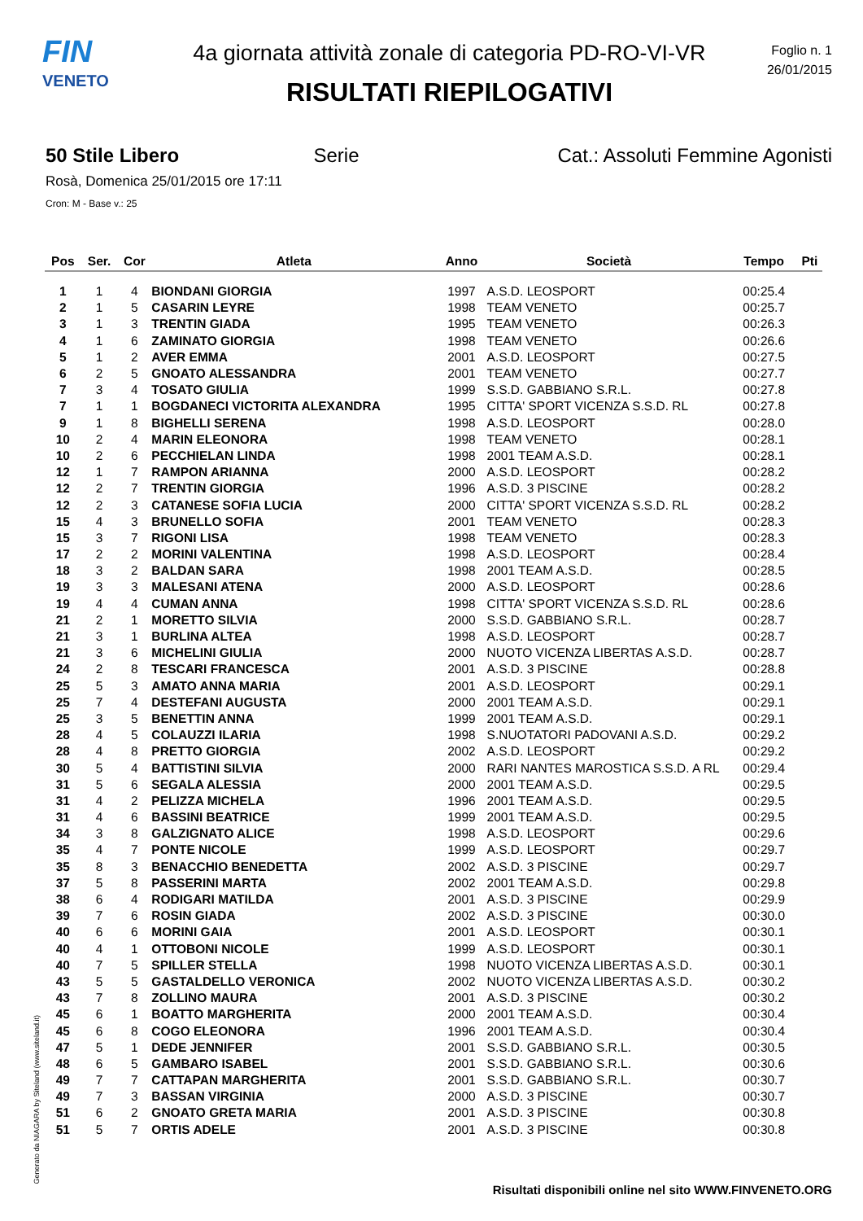FIN
VENETO
4a giornata attività zonale di categoria PD-RO-VI-VR
RISULTATI RIEPILOGATIVI
Foglio n. 1
26/01/2015
50 Stile Libero Serie Cat.: Assoluti Femmine Agonisti
Rosà, Domenica 25/01/2015 ore 17:11
Cron: M - Base v.: 25
| Pos | Ser. | Cor | Atleta | Anno | Società | Tempo | Pti |
| --- | --- | --- | --- | --- | --- | --- | --- |
| 1 | 1 | 4 | BIONDANI GIORGIA | 1997 | A.S.D. LEOSPORT | 00:25.4 | |
| 2 | 1 | 5 | CASARIN LEYRE | 1998 | TEAM VENETO | 00:25.7 | |
| 3 | 1 | 3 | TRENTIN GIADA | 1995 | TEAM VENETO | 00:26.3 | |
| 4 | 1 | 6 | ZAMINATO GIORGIA | 1998 | TEAM VENETO | 00:26.6 | |
| 5 | 1 | 2 | AVER EMMA | 2001 | A.S.D. LEOSPORT | 00:27.5 | |
| 6 | 2 | 5 | GNOATO ALESSANDRA | 2001 | TEAM VENETO | 00:27.7 | |
| 7 | 3 | 4 | TOSATO GIULIA | 1999 | S.S.D. GABBIANO S.R.L. | 00:27.8 | |
| 7 | 1 | 1 | BOGDANECI VICTORITA ALEXANDRA | 1995 | CITTA' SPORT VICENZA S.S.D. RL | 00:27.8 | |
| 9 | 1 | 8 | BIGHELLI SERENA | 1998 | A.S.D. LEOSPORT | 00:28.0 | |
| 10 | 2 | 4 | MARIN ELEONORA | 1998 | TEAM VENETO | 00:28.1 | |
| 10 | 2 | 6 | PECCHIELAN LINDA | 1998 | 2001 TEAM A.S.D. | 00:28.1 | |
| 12 | 1 | 7 | RAMPON ARIANNA | 2000 | A.S.D. LEOSPORT | 00:28.2 | |
| 12 | 2 | 7 | TRENTIN GIORGIA | 1996 | A.S.D. 3 PISCINE | 00:28.2 | |
| 12 | 2 | 3 | CATANESE SOFIA LUCIA | 2000 | CITTA' SPORT VICENZA S.S.D. RL | 00:28.2 | |
| 15 | 4 | 3 | BRUNELLO SOFIA | 2001 | TEAM VENETO | 00:28.3 | |
| 15 | 3 | 7 | RIGONI LISA | 1998 | TEAM VENETO | 00:28.3 | |
| 17 | 2 | 2 | MORINI VALENTINA | 1998 | A.S.D. LEOSPORT | 00:28.4 | |
| 18 | 3 | 2 | BALDAN SARA | 1998 | 2001 TEAM A.S.D. | 00:28.5 | |
| 19 | 3 | 3 | MALESANI ATENA | 2000 | A.S.D. LEOSPORT | 00:28.6 | |
| 19 | 4 | 4 | CUMAN ANNA | 1998 | CITTA' SPORT VICENZA S.S.D. RL | 00:28.6 | |
| 21 | 2 | 1 | MORETTO SILVIA | 2000 | S.S.D. GABBIANO S.R.L. | 00:28.7 | |
| 21 | 3 | 1 | BURLINA ALTEA | 1998 | A.S.D. LEOSPORT | 00:28.7 | |
| 21 | 3 | 6 | MICHELINI GIULIA | 2000 | NUOTO VICENZA LIBERTAS A.S.D. | 00:28.7 | |
| 24 | 2 | 8 | TESCARI FRANCESCA | 2001 | A.S.D. 3 PISCINE | 00:28.8 | |
| 25 | 5 | 3 | AMATO ANNA MARIA | 2001 | A.S.D. LEOSPORT | 00:29.1 | |
| 25 | 7 | 4 | DESTEFANI AUGUSTA | 2000 | 2001 TEAM A.S.D. | 00:29.1 | |
| 25 | 3 | 5 | BENETTIN ANNA | 1999 | 2001 TEAM A.S.D. | 00:29.1 | |
| 28 | 4 | 5 | COLAUZZI ILARIA | 1998 | S.NUOTATORI PADOVANI A.S.D. | 00:29.2 | |
| 28 | 4 | 8 | PRETTO GIORGIA | 2002 | A.S.D. LEOSPORT | 00:29.2 | |
| 30 | 5 | 4 | BATTISTINI SILVIA | 2000 | RARI NANTES MAROSTICA S.S.D. A RL | 00:29.4 | |
| 31 | 5 | 6 | SEGALA ALESSIA | 2000 | 2001 TEAM A.S.D. | 00:29.5 | |
| 31 | 4 | 2 | PELIZZA MICHELA | 1996 | 2001 TEAM A.S.D. | 00:29.5 | |
| 31 | 4 | 6 | BASSINI BEATRICE | 1999 | 2001 TEAM A.S.D. | 00:29.5 | |
| 34 | 3 | 8 | GALZIGNATO ALICE | 1998 | A.S.D. LEOSPORT | 00:29.6 | |
| 35 | 4 | 7 | PONTE NICOLE | 1999 | A.S.D. LEOSPORT | 00:29.7 | |
| 35 | 8 | 3 | BENACCHIO BENEDETTA | 2002 | A.S.D. 3 PISCINE | 00:29.7 | |
| 37 | 5 | 8 | PASSERINI MARTA | 2002 | 2001 TEAM A.S.D. | 00:29.8 | |
| 38 | 6 | 4 | RODIGARI MATILDA | 2001 | A.S.D. 3 PISCINE | 00:29.9 | |
| 39 | 7 | 6 | ROSIN GIADA | 2002 | A.S.D. 3 PISCINE | 00:30.0 | |
| 40 | 6 | 6 | MORINI GAIA | 2001 | A.S.D. LEOSPORT | 00:30.1 | |
| 40 | 4 | 1 | OTTOBONI NICOLE | 1999 | A.S.D. LEOSPORT | 00:30.1 | |
| 40 | 7 | 5 | SPILLER STELLA | 1998 | NUOTO VICENZA LIBERTAS A.S.D. | 00:30.1 | |
| 43 | 5 | 5 | GASTALDELLO VERONICA | 2002 | NUOTO VICENZA LIBERTAS A.S.D. | 00:30.2 | |
| 43 | 7 | 8 | ZOLLINO MAURA | 2001 | A.S.D. 3 PISCINE | 00:30.2 | |
| 45 | 6 | 1 | BOATTO MARGHERITA | 2000 | 2001 TEAM A.S.D. | 00:30.4 | |
| 45 | 6 | 8 | COGO ELEONORA | 1996 | 2001 TEAM A.S.D. | 00:30.4 | |
| 47 | 5 | 1 | DEDE JENNIFER | 2001 | S.S.D. GABBIANO S.R.L. | 00:30.5 | |
| 48 | 6 | 5 | GAMBARO ISABEL | 2001 | S.S.D. GABBIANO S.R.L. | 00:30.6 | |
| 49 | 7 | 7 | CATTAPAN MARGHERITA | 2001 | S.S.D. GABBIANO S.R.L. | 00:30.7 | |
| 49 | 7 | 3 | BASSAN VIRGINIA | 2000 | A.S.D. 3 PISCINE | 00:30.7 | |
| 51 | 6 | 2 | GNOATO GRETA MARIA | 2001 | A.S.D. 3 PISCINE | 00:30.8 | |
| 51 | 5 | 7 | ORTIS ADELE | 2001 | A.S.D. 3 PISCINE | 00:30.8 | |
Generato da NIAGARA by Siteland (www.siteland.it)
Risultati disponibili online nel sito WWW.FINVENETO.ORG